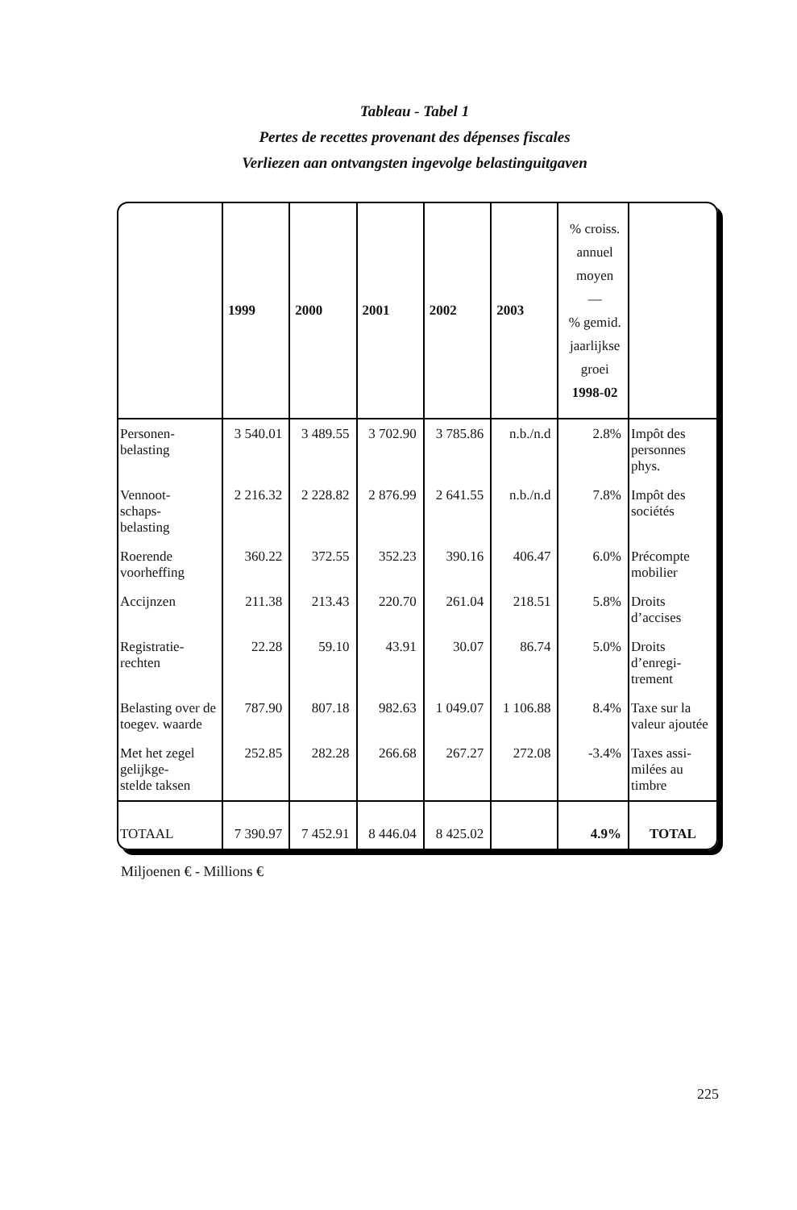Tableau - Tabel 1
Pertes de recettes provenant des dépenses fiscales
Verliezen aan ontvangsten ingevolge belastinguitgaven
| | 1999 | 2000 | 2001 | 2002 | 2003 | % croiss. annuel moyen — % gemid. jaarlijkse groei 1998-02 | |
| --- | --- | --- | --- | --- | --- | --- | --- |
| Personen- belasting | 3 540.01 | 3 489.55 | 3 702.90 | 3 785.86 | n.b./n.d | 2.8% | Impôt des personnes phys. |
| Vennoot- schaps- belasting | 2 216.32 | 2 228.82 | 2 876.99 | 2 641.55 | n.b./n.d | 7.8% | Impôt des sociétés |
| Roerende voorheffing | 360.22 | 372.55 | 352.23 | 390.16 | 406.47 | 6.0% | Précompte mobilier |
| Accijnzen | 211.38 | 213.43 | 220.70 | 261.04 | 218.51 | 5.8% | Droits d’accises |
| Registratie- rechten | 22.28 | 59.10 | 43.91 | 30.07 | 86.74 | 5.0% | Droits d’enregi- trement |
| Belasting over de toegev. waarde | 787.90 | 807.18 | 982.63 | 1 049.07 | 1 106.88 | 8.4% | Taxe sur la valeur ajoutée |
| Met het zegel gelijkge- stelde taksen | 252.85 | 282.28 | 266.68 | 267.27 | 272.08 | -3.4% | Taxes assi- milées au timbre |
| TOTAAL | 7 390.97 | 7 452.91 | 8 446.04 | 8 425.02 | | 4.9% | TOTAL |
Miljoenen € - Millions €
225